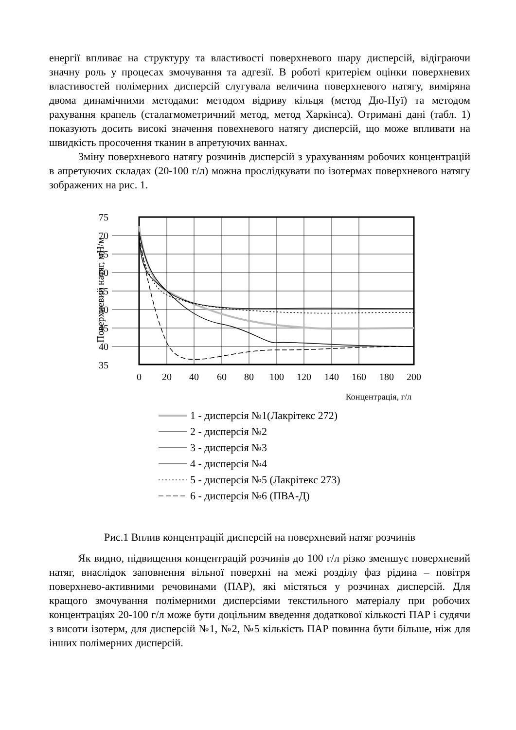енергії впливає на структуру та властивості поверхневого шару дисперсій, відіграючи значну роль у процесах змочування та адгезії. В роботі критерієм оцінки поверхневих властивостей полімерних дисперсій слугувала величина поверхневого натягу, виміряна двома динамічними методами: методом відриву кільця (метод Дю-Нуї) та методом рахування крапель (сталагмометричний метод, метод Харкінса). Отримані дані (табл. 1) показують досить високі значення повехневого натягу дисперсій, що може впливати на швидкість просочення тканин в апретуючих ваннах.
Зміну поверхневого натягу розчинів дисперсій з урахуванням робочих концентрацій в апретуючих складах (20-100 г/л) можна прослідкувати по ізотермах поверхневого натягу зображених на рис. 1.
75
70
65
60
55
50
45
40
35
0
20
40
60
80
100
120
140
160
180
200
Концентрація, г/л
Поверхневий натяг, мН/м
1 - дисперсія №1(Лакрітекс 272)
2 - дисперсія №2
3 - дисперсія №3
4 - дисперсія №4
5 - дисперсія №5 (Лакрітекс 273)
6 - дисперсія №6 (ПВА-Д)
Рис.1 Вплив концентрацій дисперсій на поверхневий натяг розчинів
Як видно, підвищення концентрацій розчинів до 100 г/л різко зменшує поверхневий натяг, внаслідок заповнення вільної поверхні на межі розділу фаз рідина – повітря поверхнево-активними речовинами (ПАР), які містяться у розчинах дисперсій. Для кращого змочування полімерними дисперсіями текстильного матеріалу при робочих концентраціях 20-100 г/л може бути доцільним введення додаткової кількості ПАР і судячи з висоти ізотерм, для дисперсій №1, №2, №5 кількість ПАР повинна бути більше, ніж для інших полімерних дисперсій.